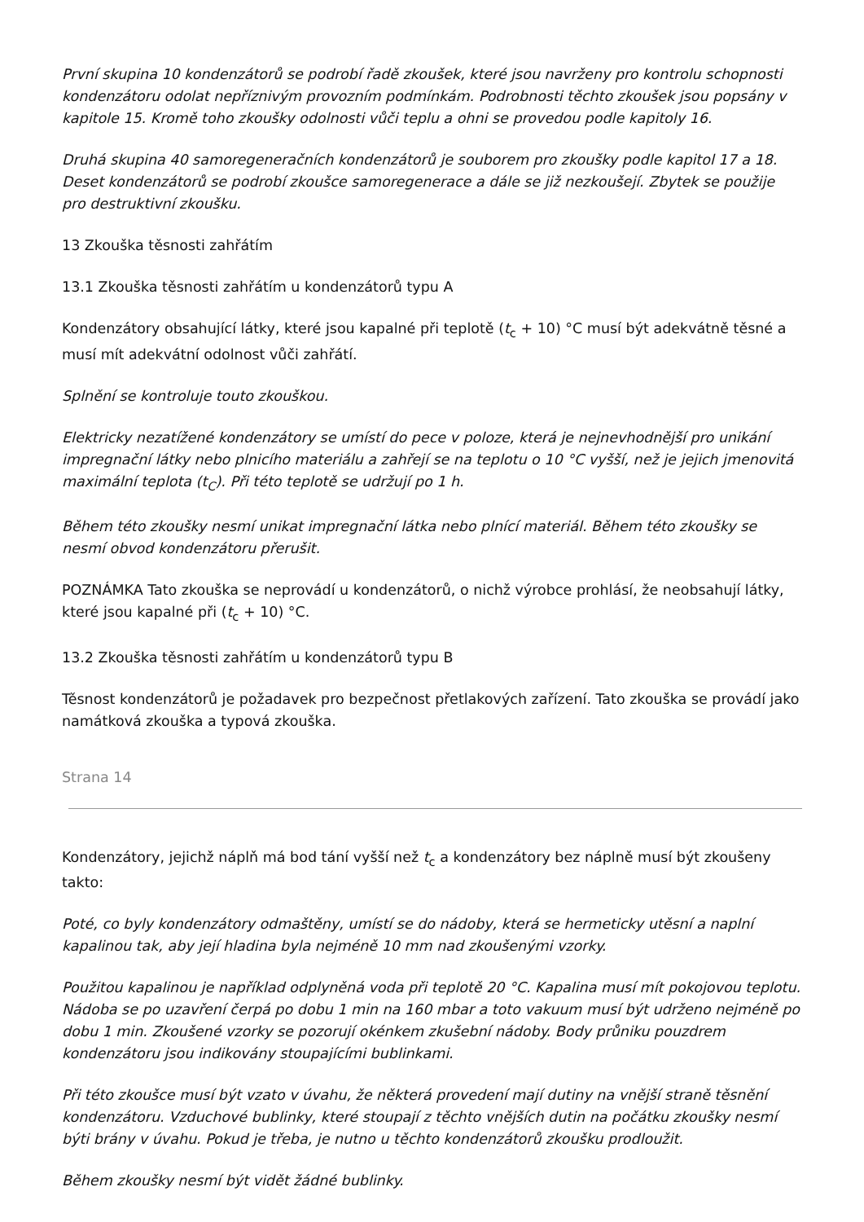První skupina 10 kondenzátorů se podrobí řadě zkoušek, které jsou navrženy pro kontrolu schopnosti kondenzátoru odolat nepříznivým provozním podmínkám. Podrobnosti těchto zkoušek jsou popsány v kapitole 15. Kromě toho zkoušky odolnosti vůči teplu a ohni se provedou podle kapitoly 16.
Druhá skupina 40 samoregeneračních kondenzátorů je souborem pro zkoušky podle kapitol 17 a 18. Deset kondenzátorů se podrobí zkoušce samoregenerace a dále se již nezkoušejí. Zbytek se použije pro destruktivní zkoušku.
13 Zkouška těsnosti zahřátím
13.1 Zkouška těsnosti zahřátím u kondenzátorů typu A
Kondenzátory obsahující látky, které jsou kapalné při teplotě (t<sub>c</sub> + 10) °C musí být adekvátně těsné a musí mít adekvátní odolnost vůči zahřátí.
Splnění se kontroluje touto zkouškou.
Elektricky nezatížené kondenzátory se umístí do pece v poloze, která je nejnevhodnější pro unikání impregnační látky nebo plnicího materiálu a zahřejí se na teplotu o 10 °C vyšší, než je jejich jmenovitá maximální teplota (t<sub>C</sub>). Při této teplotě se udržují po 1 h.
Během této zkoušky nesmí unikat impregnační látka nebo plnící materiál. Během této zkoušky se nesmí obvod kondenzátoru přerušit.
POZNÁMKA Tato zkouška se neprovádí u kondenzátorů, o nichž výrobce prohlásí, že neobsahují látky, které jsou kapalné při (t<sub>c</sub> + 10) °C.
13.2 Zkouška těsnosti zahřátím u kondenzátorů typu B
Těsnost kondenzátorů je požadavek pro bezpečnost přetlakových zařízení. Tato zkouška se provádí jako namátková zkouška a typová zkouška.
Strana 14
Kondenzátory, jejichž náplň má bod tání vyšší než t<sub>c</sub> a kondenzátory bez náplně musí být zkoušeny takto:
Poté, co byly kondenzátory odmaštěny, umístí se do nádoby, která se hermeticky utěsní a naplní kapalinou tak, aby její hladina byla nejméně 10 mm nad zkoušenými vzorky.
Použitou kapalinou je například odplyněná voda při teplotě 20 °C. Kapalina musí mít pokojovou teplotu. Nádoba se po uzavření čerpá po dobu 1 min na 160 mbar a toto vakuum musí být udrženo nejméně po dobu 1 min. Zkoušené vzorky se pozorují okénkem zkušební nádoby. Body průniku pouzdrem kondenzátoru jsou indikovány stoupajícími bublinkami.
Při této zkoušce musí být vzato v úvahu, že některá provedení mají dutiny na vnější straně těsnění kondenzátoru. Vzduchové bublinky, které stoupají z těchto vnějších dutin na počátku zkoušky nesmí býti brány v úvahu. Pokud je třeba, je nutno u těchto kondenzátorů zkoušku prodloužit.
Během zkoušky nesmí být vidět žádné bublinky.